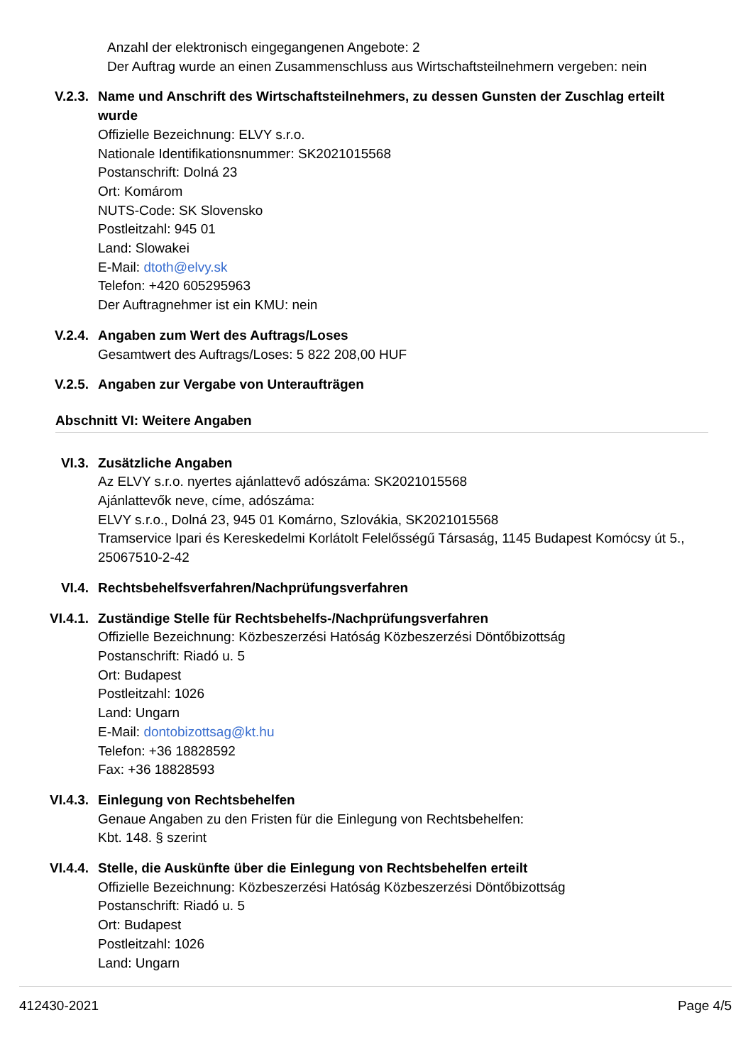Anzahl der elektronisch eingegangenen Angebote: 2
Der Auftrag wurde an einen Zusammenschluss aus Wirtschaftsteilnehmern vergeben: nein
V.2.3. Name und Anschrift des Wirtschaftsteilnehmers, zu dessen Gunsten der Zuschlag erteilt wurde
Offizielle Bezeichnung: ELVY s.r.o.
Nationale Identifikationsnummer: SK2021015568
Postanschrift: Dolná 23
Ort: Komárom
NUTS-Code: SK Slovensko
Postleitzahl: 945 01
Land: Slowakei
E-Mail: dtoth@elvy.sk
Telefon: +420 605295963
Der Auftragnehmer ist ein KMU: nein
V.2.4. Angaben zum Wert des Auftrags/Loses
Gesamtwert des Auftrags/Loses: 5 822 208,00 HUF
V.2.5. Angaben zur Vergabe von Unteraufträgen
Abschnitt VI: Weitere Angaben
VI.3. Zusätzliche Angaben
Az ELVY s.r.o. nyertes ajánlattevő adószáma: SK2021015568
Ajánlattevők neve, címe, adószáma:
ELVY s.r.o., Dolná 23, 945 01 Komárno, Szlovákia, SK2021015568
Tramservice Ipari és Kereskedelmi Korlátolt Felelősségű Társaság, 1145 Budapest Komócsy út 5., 25067510-2-42
VI.4. Rechtsbehelfsverfahren/Nachprüfungsverfahren
VI.4.1. Zuständige Stelle für Rechtsbehelfs-/Nachprüfungsverfahren
Offizielle Bezeichnung: Közbeszerzési Hatóság Közbeszerzési Döntőbizottság
Postanschrift: Riadó u. 5
Ort: Budapest
Postleitzahl: 1026
Land: Ungarn
E-Mail: dontobizottsag@kt.hu
Telefon: +36 18828592
Fax: +36 18828593
VI.4.3. Einlegung von Rechtsbehelfen
Genaue Angaben zu den Fristen für die Einlegung von Rechtsbehelfen:
Kbt. 148. § szerint
VI.4.4. Stelle, die Auskünfte über die Einlegung von Rechtsbehelfen erteilt
Offizielle Bezeichnung: Közbeszerzési Hatóság Közbeszerzési Döntőbizottság
Postanschrift: Riadó u. 5
Ort: Budapest
Postleitzahl: 1026
Land: Ungarn
412430-2021 Page 4/5